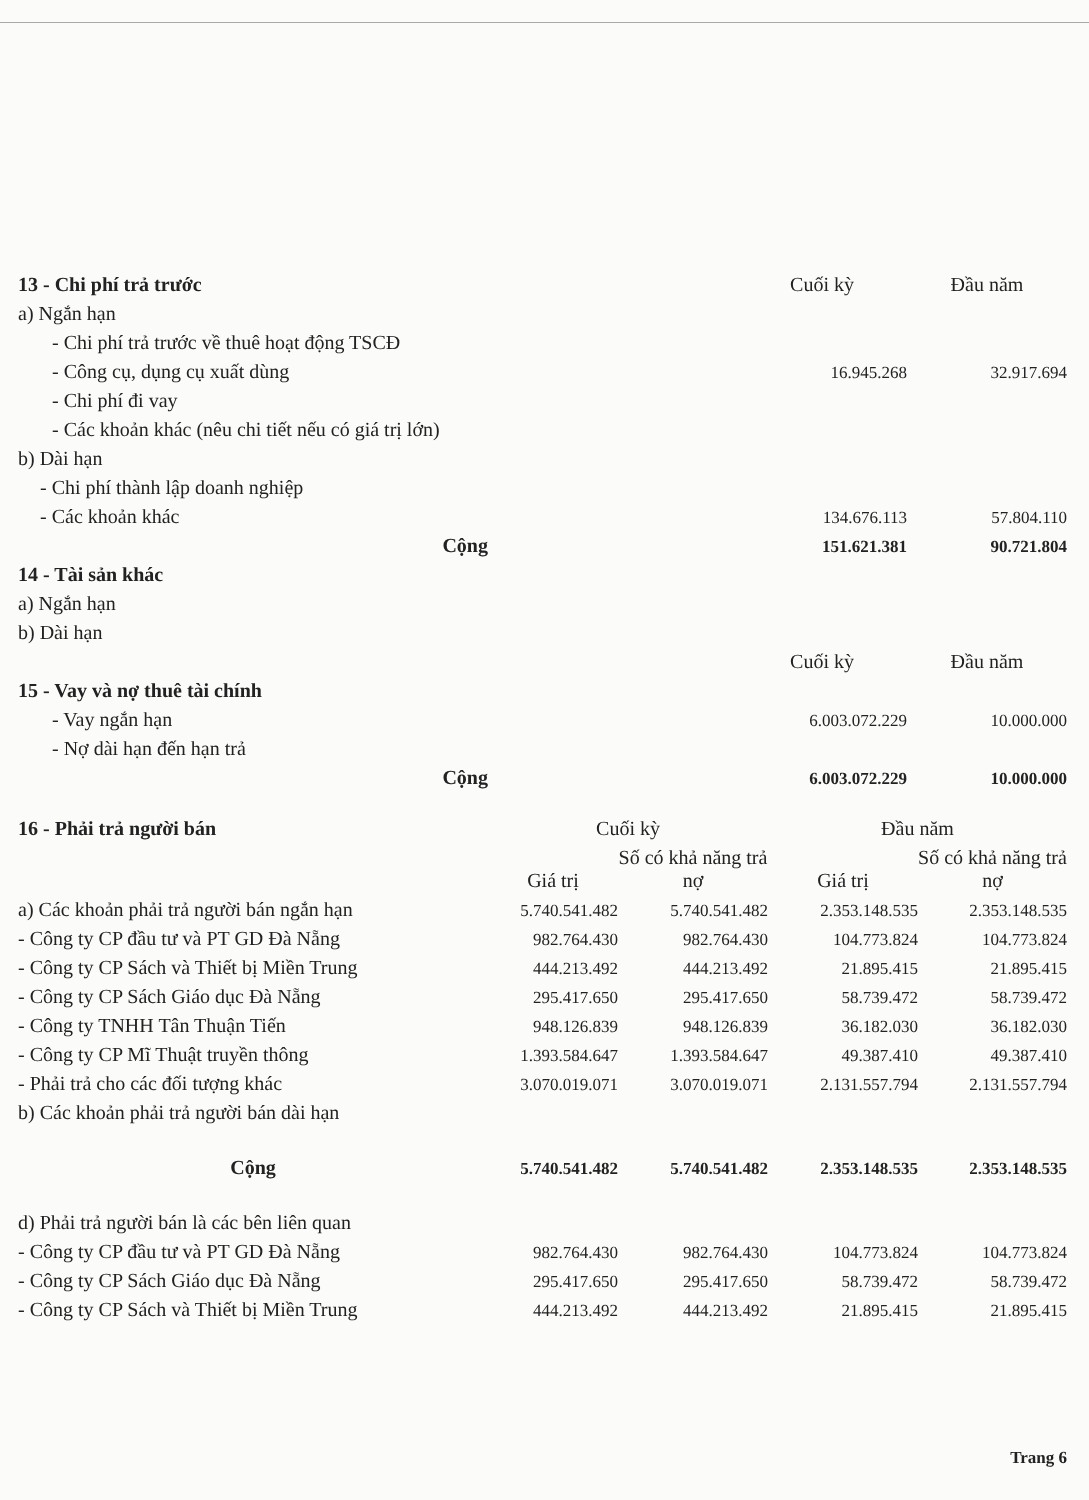| 13 - Chi phí trả trước | | Cuối kỳ | Đầu năm |
| a) Ngắn hạn | | | |
| - Chi phí trả trước về thuê hoạt động TSCĐ | | | |
| - Công cụ, dụng cụ xuất dùng | | 16.945.268 | 32.917.694 |
| - Chi phí đi vay | | | |
| - Các khoản khác (nêu chi tiết nếu có giá trị lớn) | | | |
| b) Dài hạn | | | |
| - Chi phí thành lập doanh nghiệp | | | |
| - Các khoản khác | | 134.676.113 | 57.804.110 |
| Cộng | | 151.621.381 | 90.721.804 |
| 14 - Tài sản khác | | | |
| a) Ngắn hạn | | | |
| b) Dài hạn | | | |
| | | Cuối kỳ | Đầu năm |
| 15 - Vay và nợ thuê tài chính | | | |
| - Vay ngắn hạn | | 6.003.072.229 | 10.000.000 |
| - Nợ dài hạn đến hạn trả | | | |
| Cộng | | 6.003.072.229 | 10.000.000 |
| 16 - Phải trả người bán | Cuối kỳ | | Đầu năm | |
| --- | --- | --- | --- | --- |
| | Giá trị | Số có khả năng trả nợ | Giá trị | Số có khả năng trả nợ |
| a) Các khoản phải trả người bán ngắn hạn | 5.740.541.482 | 5.740.541.482 | 2.353.148.535 | 2.353.148.535 |
| - Công ty CP đầu tư và PT GD Đà Nẵng | 982.764.430 | 982.764.430 | 104.773.824 | 104.773.824 |
| - Công ty CP Sách và Thiết bị Miền Trung | 444.213.492 | 444.213.492 | 21.895.415 | 21.895.415 |
| - Công ty CP Sách Giáo dục Đà Nẵng | 295.417.650 | 295.417.650 | 58.739.472 | 58.739.472 |
| - Công ty TNHH Tân Thuận Tiến | 948.126.839 | 948.126.839 | 36.182.030 | 36.182.030 |
| - Công ty CP Mĩ Thuật truyền thông | 1.393.584.647 | 1.393.584.647 | 49.387.410 | 49.387.410 |
| - Phải trả cho các đối tượng khác | 3.070.019.071 | 3.070.019.071 | 2.131.557.794 | 2.131.557.794 |
| b) Các khoản phải trả người bán dài hạn | | | | |
| Cộng | 5.740.541.482 | 5.740.541.482 | 2.353.148.535 | 2.353.148.535 |
| d) Phải trả người bán là các bên liên quan | | | | |
| - Công ty CP đầu tư và PT GD Đà Nẵng | 982.764.430 | 982.764.430 | 104.773.824 | 104.773.824 |
| - Công ty CP Sách Giáo dục Đà Nẵng | 295.417.650 | 295.417.650 | 58.739.472 | 58.739.472 |
| - Công ty CP Sách và Thiết bị Miền Trung | 444.213.492 | 444.213.492 | 21.895.415 | 21.895.415 |
Trang 6